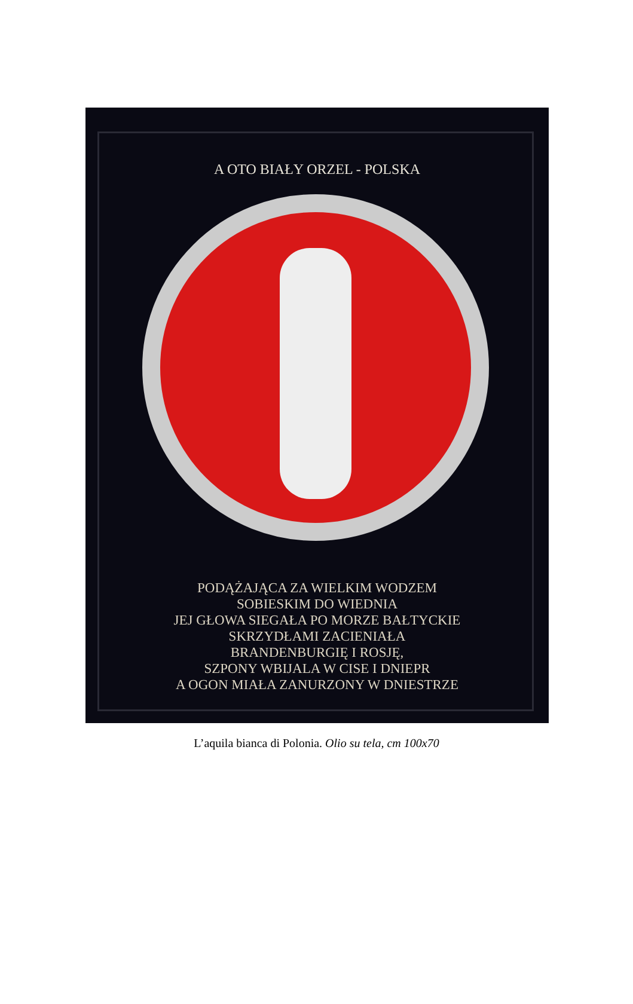A OTO BIAŁY ORZEL - POLSKA
PODĄŻAJĄCA ZA WIELKIM WODZEM
SOBIESKIM DO WIEDNIA
JEJ GŁOWA SIEGAŁA PO MORZE BAŁTYCKIE
SKRZYDŁAMI ZACIENIAŁA
BRANDENBURGIĘ I ROSJĘ,
SZPONY WBIJALA W CISE I DNIEPR
A OGON MIAŁA ZANURZONY W DNIESTRZE
L’aquila bianca di Polonia. Olio su tela, cm 100x70